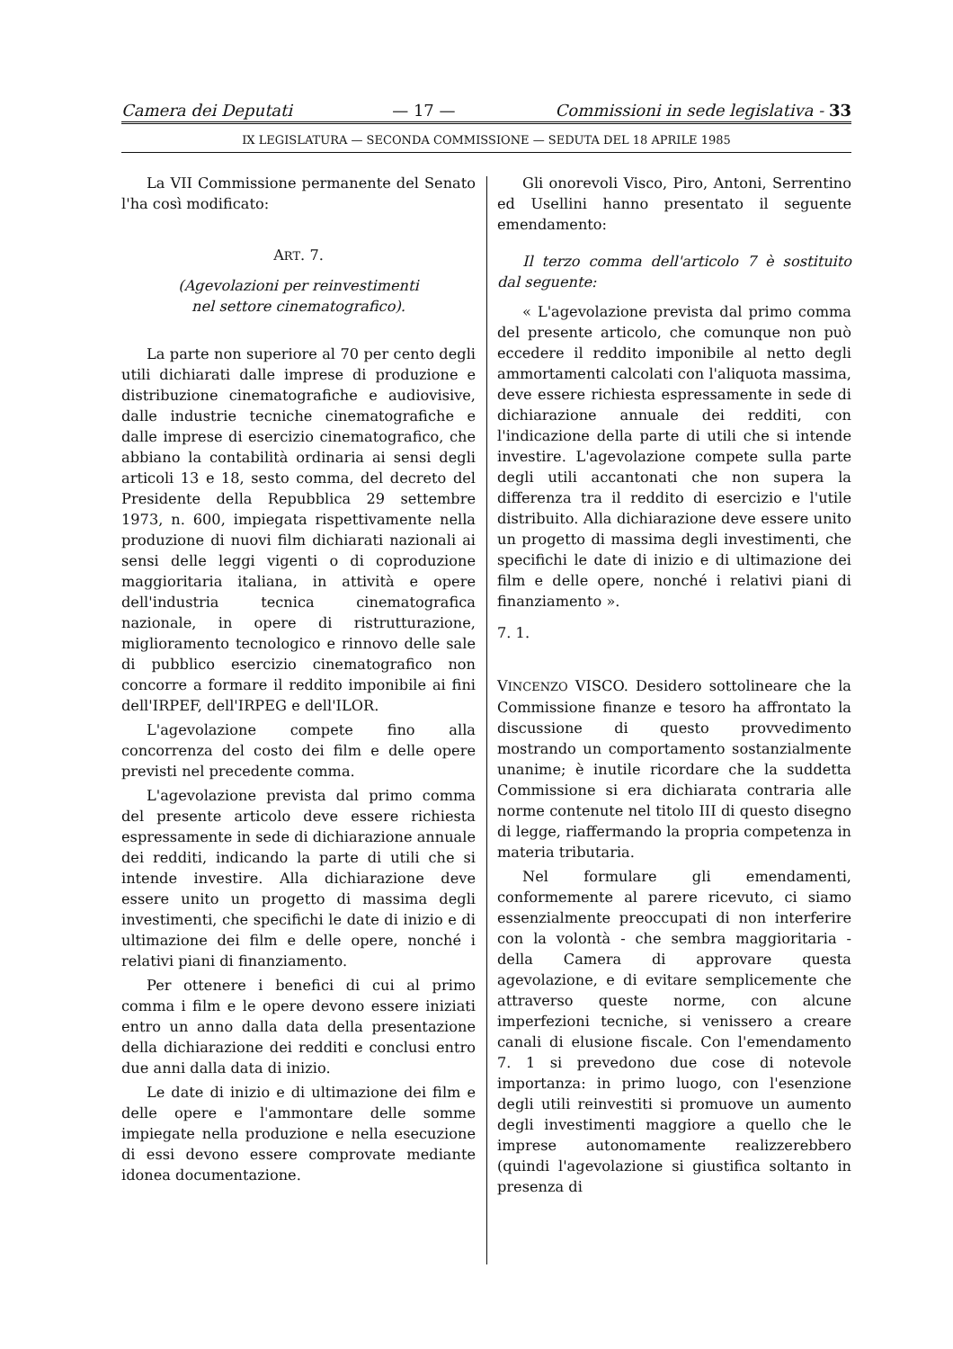Camera dei Deputati — 17 — Commissioni in sede legislativa - 33
IX LEGISLATURA — SECONDA COMMISSIONE — SEDUTA DEL 18 APRILE 1985
La VII Commissione permanente del Senato l'ha così modificato:
ART. 7.
(Agevolazioni per reinvestimenti
nel settore cinematografico).
La parte non superiore al 70 per cento degli utili dichiarati dalle imprese di produzione e distribuzione cinematografiche e audiovisive, dalle industrie tecniche cinematografiche e dalle imprese di esercizio cinematografico, che abbiano la contabilità ordinaria ai sensi degli articoli 13 e 18, sesto comma, del decreto del Presidente della Repubblica 29 settembre 1973, n. 600, impiegata rispettivamente nella produzione di nuovi film dichiarati nazionali ai sensi delle leggi vigenti o di coproduzione maggioritaria italiana, in attività e opere dell'industria tecnica cinematografica nazionale, in opere di ristrutturazione, miglioramento tecnologico e rinnovo delle sale di pubblico esercizio cinematografico non concorre a formare il reddito imponibile ai fini dell'IRPEF, dell'IRPEG e dell'ILOR.
L'agevolazione compete fino alla concorrenza del costo dei film e delle opere previsti nel precedente comma.
L'agevolazione prevista dal primo comma del presente articolo deve essere richiesta espressamente in sede di dichiarazione annuale dei redditi, indicando la parte di utili che si intende investire. Alla dichiarazione deve essere unito un progetto di massima degli investimenti, che specifichi le date di inizio e di ultimazione dei film e delle opere, nonché i relativi piani di finanziamento.
Per ottenere i benefici di cui al primo comma i film e le opere devono essere iniziati entro un anno dalla data della presentazione della dichiarazione dei redditi e conclusi entro due anni dalla data di inizio.
Le date di inizio e di ultimazione dei film e delle opere e l'ammontare delle somme impiegate nella produzione e nella esecuzione di essi devono essere comprovate mediante idonea documentazione.
Gli onorevoli Visco, Piro, Antoni, Serrentino ed Usellini hanno presentato il seguente emendamento:
Il terzo comma dell'articolo 7 è sostituito dal seguente:
« L'agevolazione prevista dal primo comma del presente articolo, che comunque non può eccedere il reddito imponibile al netto degli ammortamenti calcolati con l'aliquota massima, deve essere richiesta espressamente in sede di dichiarazione annuale dei redditi, con l'indicazione della parte di utili che si intende investire. L'agevolazione compete sulla parte degli utili accantonati che non supera la differenza tra il reddito di esercizio e l'utile distribuito. Alla dichiarazione deve essere unito un progetto di massima degli investimenti, che specifichi le date di inizio e di ultimazione dei film e delle opere, nonché i relativi piani di finanziamento ».
7. 1.
VINCENZO VISCO. Desidero sottolineare che la Commissione finanze e tesoro ha affrontato la discussione di questo provvedimento mostrando un comportamento sostanzialmente unanime; è inutile ricordare che la suddetta Commissione si era dichiarata contraria alle norme contenute nel titolo III di questo disegno di legge, riaffermando la propria competenza in materia tributaria.
Nel formulare gli emendamenti, conformemente al parere ricevuto, ci siamo essenzialmente preoccupati di non interferire con la volontà - che sembra maggioritaria - della Camera di approvare questa agevolazione, e di evitare semplicemente che attraverso queste norme, con alcune imperfezioni tecniche, si venissero a creare canali di elusione fiscale. Con l'emendamento 7. 1 si prevedono due cose di notevole importanza: in primo luogo, con l'esenzione degli utili reinvestiti si promuove un aumento degli investimenti maggiore a quello che le imprese autonomamente realizzerebbero (quindi l'agevolazione si giustifica soltanto in presenza di